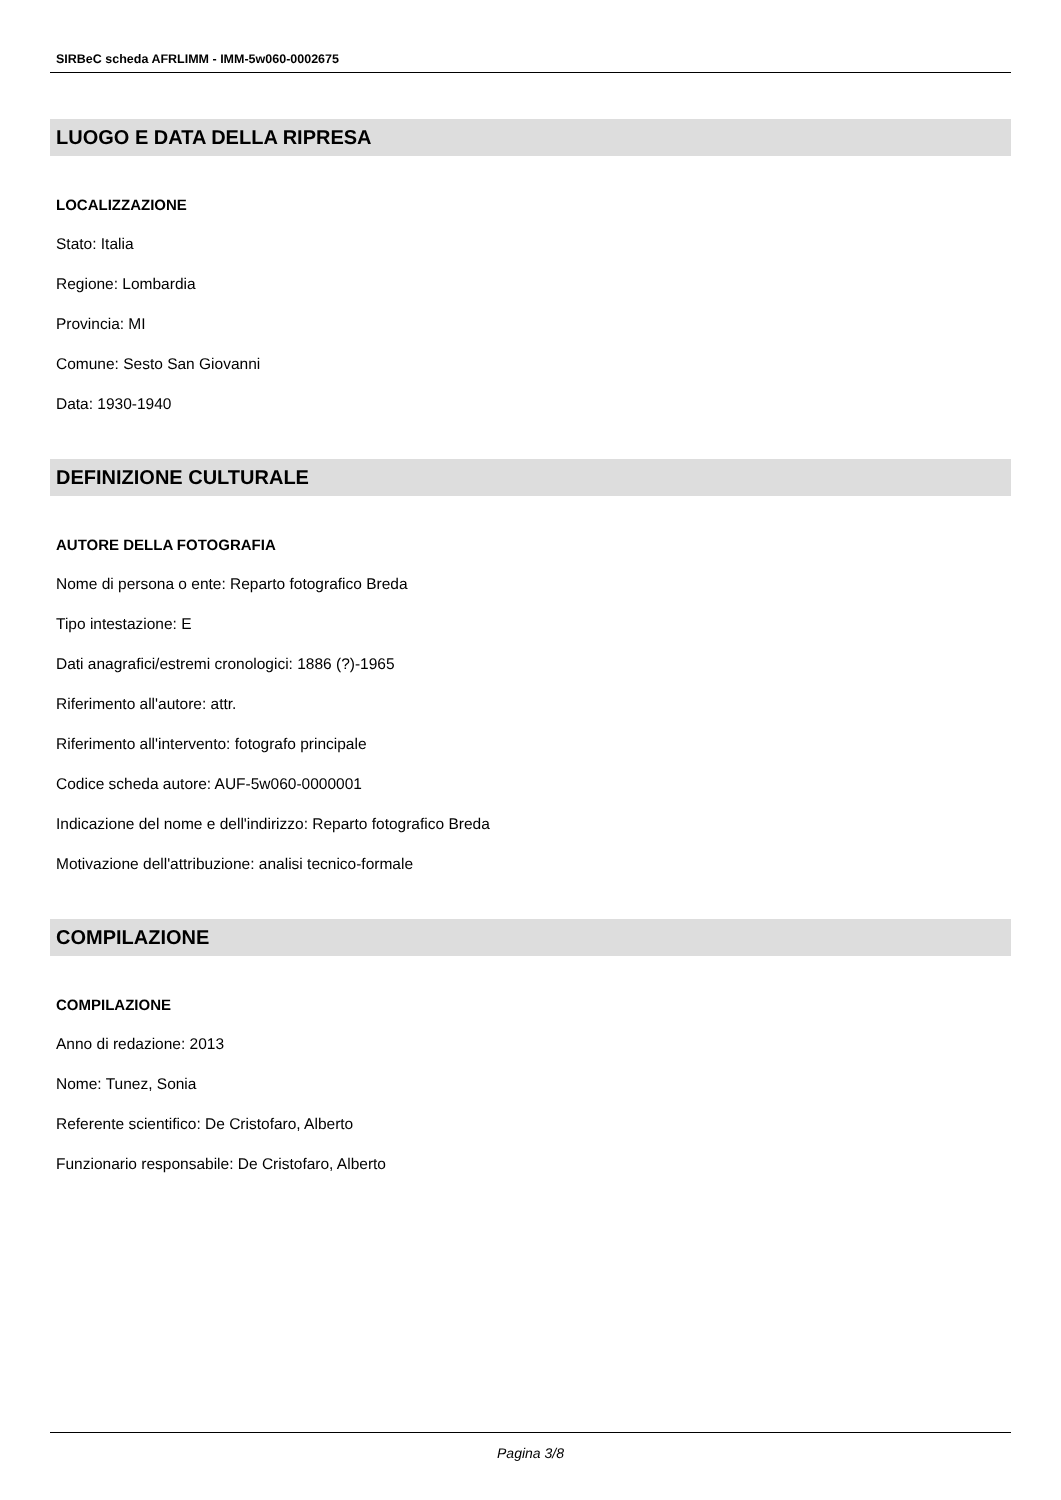SIRBeC scheda AFRLIMM - IMM-5w060-0002675
LUOGO E DATA DELLA RIPRESA
LOCALIZZAZIONE
Stato: Italia
Regione: Lombardia
Provincia: MI
Comune: Sesto San Giovanni
Data: 1930-1940
DEFINIZIONE CULTURALE
AUTORE DELLA FOTOGRAFIA
Nome di persona o ente: Reparto fotografico Breda
Tipo intestazione: E
Dati anagrafici/estremi cronologici: 1886 (?)-1965
Riferimento all'autore: attr.
Riferimento all'intervento: fotografo principale
Codice scheda autore: AUF-5w060-0000001
Indicazione del nome e dell'indirizzo: Reparto fotografico Breda
Motivazione dell'attribuzione: analisi tecnico-formale
COMPILAZIONE
COMPILAZIONE
Anno di redazione: 2013
Nome: Tunez, Sonia
Referente scientifico: De Cristofaro, Alberto
Funzionario responsabile: De Cristofaro, Alberto
Pagina 3/8